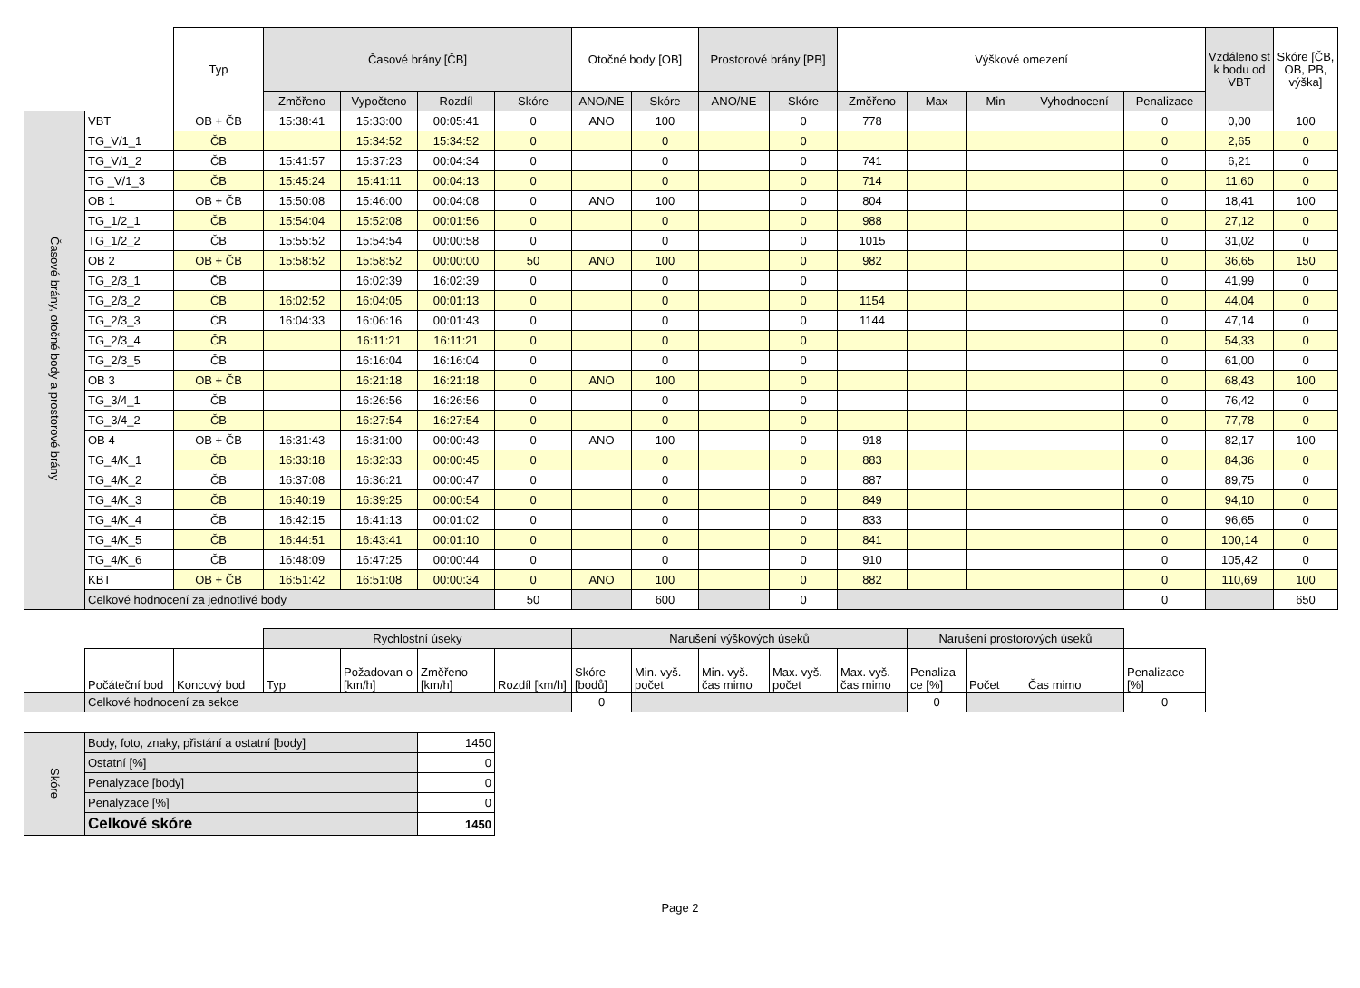| | | Typ | Časové brány [ČB] | | | | Otočné body [OB] | | Prostorové brány [PB] | | Výškové omezení | | | | | Vzdáleno st k bodu od VBT | Skóre [ČB, OB, PB, výška] |
| | | | Změřeno | Vypočteno | Rozdíl | Skóre | ANO/NE | Skóre | ANO/NE | Skóre | Změřeno | Max | Min | Vyhodnocení | Penalizace | | |
| Časové brány, otočné body a prostorové brány | VBT | OB + ČB | 15:38:41 | 15:33:00 | 00:05:41 | 0 | ANO | 100 | | 0 | 778 | | | | 0 | 0,00 | 100 |
| | TG_V/1_1 | ČB | | 15:34:52 | 15:34:52 | 0 | | 0 | | 0 | | | | | 0 | 2,65 | 0 |
| | TG_V/1_2 | ČB | 15:41:57 | 15:37:23 | 00:04:34 | 0 | | 0 | | 0 | 741 | | | | 0 | 6,21 | 0 |
| | TG _V/1_3 | ČB | 15:45:24 | 15:41:11 | 00:04:13 | 0 | | 0 | | 0 | 714 | | | | 0 | 11,60 | 0 |
| | OB 1 | OB + ČB | 15:50:08 | 15:46:00 | 00:04:08 | 0 | ANO | 100 | | 0 | 804 | | | | 0 | 18,41 | 100 |
| | TG_1/2_1 | ČB | 15:54:04 | 15:52:08 | 00:01:56 | 0 | | 0 | | 0 | 988 | | | | 0 | 27,12 | 0 |
| | TG_1/2_2 | ČB | 15:55:52 | 15:54:54 | 00:00:58 | 0 | | 0 | | 0 | 1015 | | | | 0 | 31,02 | 0 |
| | OB 2 | OB + ČB | 15:58:52 | 15:58:52 | 00:00:00 | 50 | ANO | 100 | | 0 | 982 | | | | 0 | 36,65 | 150 |
| | TG_2/3_1 | ČB | | 16:02:39 | 16:02:39 | 0 | | 0 | | 0 | | | | | 0 | 41,99 | 0 |
| | TG_2/3_2 | ČB | 16:02:52 | 16:04:05 | 00:01:13 | 0 | | 0 | | 0 | 1154 | | | | 0 | 44,04 | 0 |
| | TG_2/3_3 | ČB | 16:04:33 | 16:06:16 | 00:01:43 | 0 | | 0 | | 0 | 1144 | | | | 0 | 47,14 | 0 |
| | TG_2/3_4 | ČB | | 16:11:21 | 16:11:21 | 0 | | 0 | | 0 | | | | | 0 | 54,33 | 0 |
| | TG_2/3_5 | ČB | | 16:16:04 | 16:16:04 | 0 | | 0 | | 0 | | | | | 0 | 61,00 | 0 |
| | OB 3 | OB + ČB | | 16:21:18 | 16:21:18 | 0 | ANO | 100 | | 0 | | | | | 0 | 68,43 | 100 |
| | TG_3/4_1 | ČB | | 16:26:56 | 16:26:56 | 0 | | 0 | | 0 | | | | | 0 | 76,42 | 0 |
| | TG_3/4_2 | ČB | | 16:27:54 | 16:27:54 | 0 | | 0 | | 0 | | | | | 0 | 77,78 | 0 |
| | OB 4 | OB + ČB | 16:31:43 | 16:31:00 | 00:00:43 | 0 | ANO | 100 | | 0 | 918 | | | | 0 | 82,17 | 100 |
| | TG_4/K_1 | ČB | 16:33:18 | 16:32:33 | 00:00:45 | 0 | | 0 | | 0 | 883 | | | | 0 | 84,36 | 0 |
| | TG_4/K_2 | ČB | 16:37:08 | 16:36:21 | 00:00:47 | 0 | | 0 | | 0 | 887 | | | | 0 | 89,75 | 0 |
| | TG_4/K_3 | ČB | 16:40:19 | 16:39:25 | 00:00:54 | 0 | | 0 | | 0 | 849 | | | | 0 | 94,10 | 0 |
| | TG_4/K_4 | ČB | 16:42:15 | 16:41:13 | 00:01:02 | 0 | | 0 | | 0 | 833 | | | | 0 | 96,65 | 0 |
| | TG_4/K_5 | ČB | 16:44:51 | 16:43:41 | 00:01:10 | 0 | | 0 | | 0 | 841 | | | | 0 | 100,14 | 0 |
| | TG_4/K_6 | ČB | 16:48:09 | 16:47:25 | 00:00:44 | 0 | | 0 | | 0 | 910 | | | | 0 | 105,42 | 0 |
| | KBT | OB + ČB | 16:51:42 | 16:51:08 | 00:00:34 | 0 | ANO | 100 | | 0 | 882 | | | | 0 | 110,69 | 100 |
| | Celkové hodnocení za jednotlivé body | | | | | 50 | | 600 | | 0 | | | | | 0 | | 650 |
| | | | Rychlostní úseky | | | | Narušení výškových úseků | | | | | Narušení prostorových úseků | | | |
| | Počáteční bod | Koncový bod | Typ | Požadovan o [km/h] | Změřeno [km/h] | Rozdíl [km/h] | Skóre [bodů] | Min. vyš. počet | Min. vyš. čas mimo | Max. vyš. počet | Max. vyš. čas mimo | Penaliza ce [%] | Počet | Čas mimo | Penalizace [%] |
| | Celkové hodnocení za sekce | | | | | | 0 | | | | | 0 | | | 0 |
| Skóre | Body, foto, znaky, přistání a ostatní [body] | 1450 |
| | Ostatní [%] | 0 |
| | Penalyzace [body] | 0 |
| | Penalyzace [%] | 0 |
| | Celkové skóre | 1450 |
Page 2